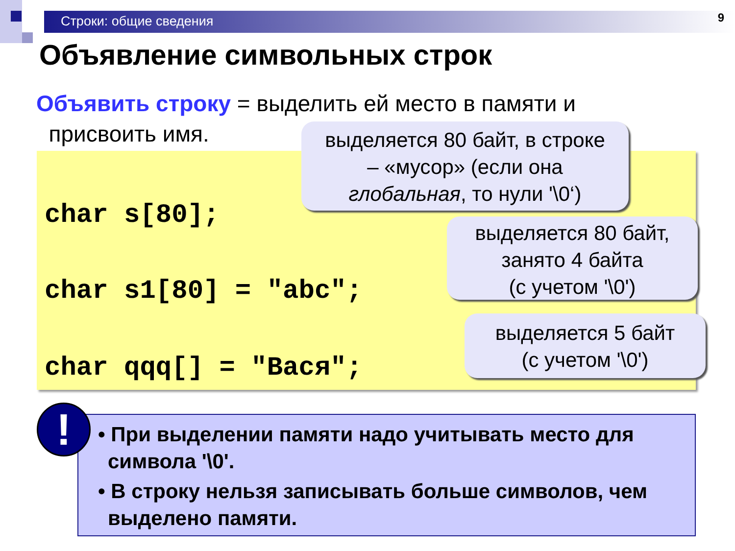Строки: общие сведения 9
Объявление символьных строк
Объявить строку = выделить ей место в памяти и
присвоить имя.
char s[80];
char s1[80] = "abc";
char qqq[] = "Вася";
выделяется 80 байт, в строке
– «мусор» (если она
глобальная, то нули '\0‘)
выделяется 80 байт,
занято 4 байта
(с учетом '\0')
выделяется 5 байт
(с учетом '\0')
• При выделении памяти надо учитывать место для символа '\0'.
• В строку нельзя записывать больше символов, чем выделено памяти.
!